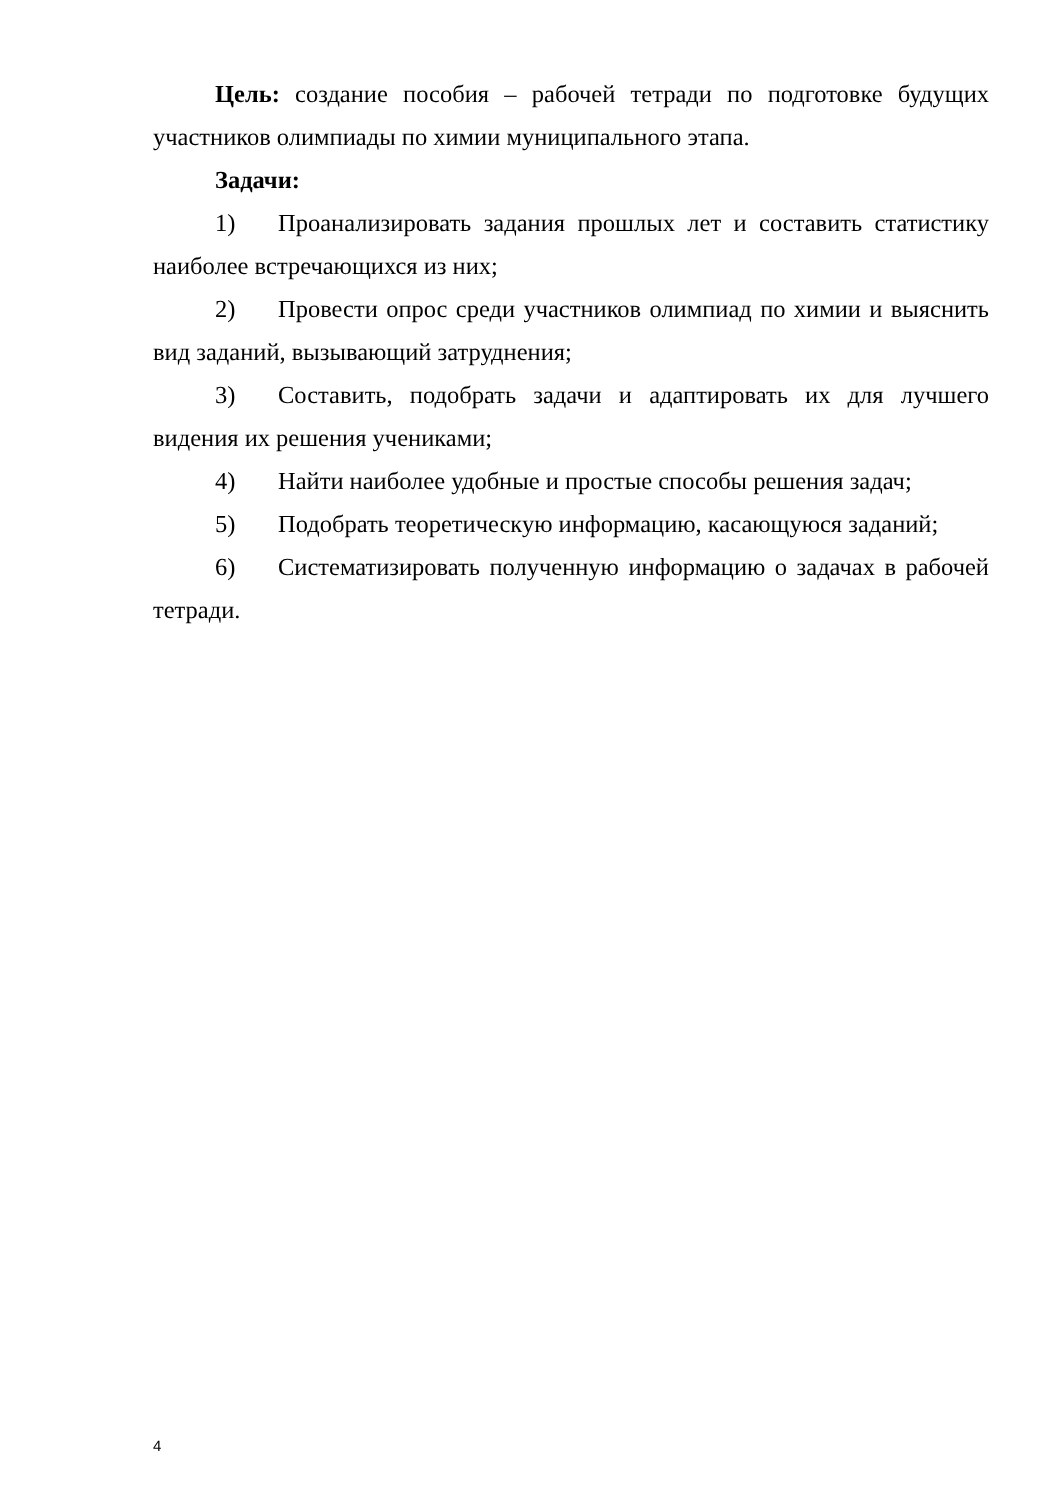Цель: создание пособия – рабочей тетради по подготовке будущих участников олимпиады по химии муниципального этапа.
Задачи:
1) Проанализировать задания прошлых лет и составить статистику наиболее встречающихся из них;
2) Провести опрос среди участников олимпиад по химии и выяснить вид заданий, вызывающий затруднения;
3) Составить, подобрать задачи и адаптировать их для лучшего видения их решения учениками;
4) Найти наиболее удобные и простые способы решения задач;
5) Подобрать теоретическую информацию, касающуюся заданий;
6) Систематизировать полученную информацию о задачах в рабочей тетради.
4